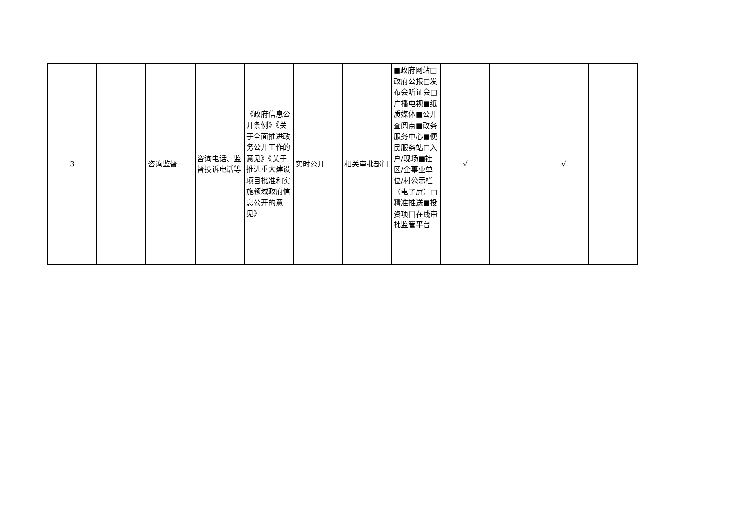| 3 | | 咨询监督 | 咨询电话、监督投诉电话等 | 《政府信息公开条例》《关于全面推进政务公开工作的意见》《关于推进重大建设项目批准和实施领域政府信息公开的意见》 | 实时公开 | 相关审批部门 | ■政府网站□政府公报□发布会听证会□广播电视■纸质媒体■公开查阅点■政务服务中心■便民服务站□入户/现场■社区/企事业单位/村公示栏（电子屏）□精准推送■投资项目在线审批监管平台 | √ | | √ | |